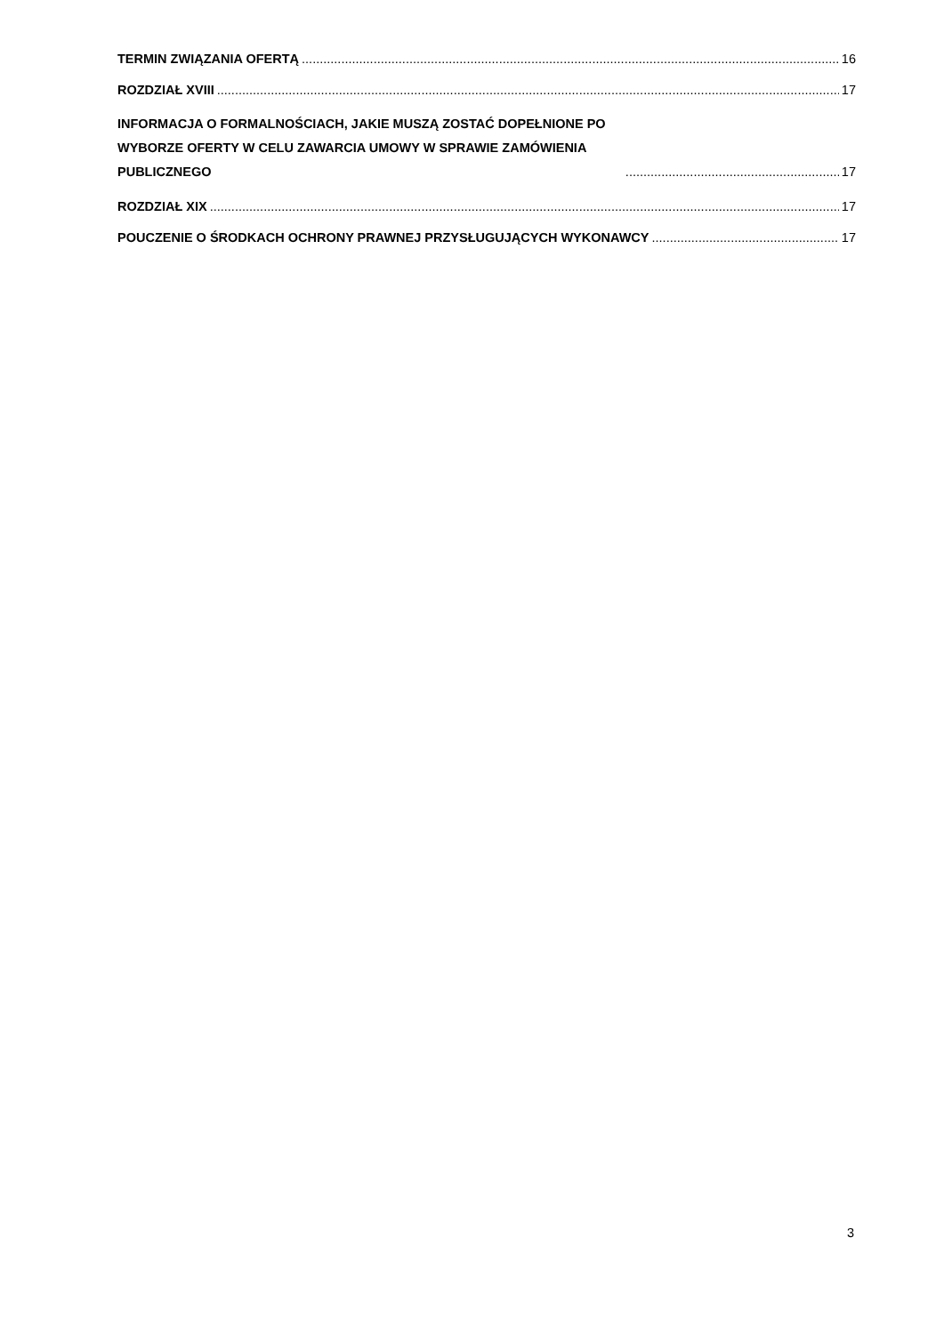TERMIN ZWIĄZANIA OFERTĄ 16
ROZDZIAŁ XVIII 17
INFORMACJA O FORMALNOŚCIACH, JAKIE MUSZĄ ZOSTAĆ DOPEŁNIONE PO WYBORZE OFERTY W CELU ZAWARCIA UMOWY W SPRAWIE ZAMÓWIENIA PUBLICZNEGO 17
ROZDZIAŁ XIX 17
POUCZENIE O ŚRODKACH OCHRONY PRAWNEJ PRZYSŁUGUJĄCYCH WYKONAWCY 17
3